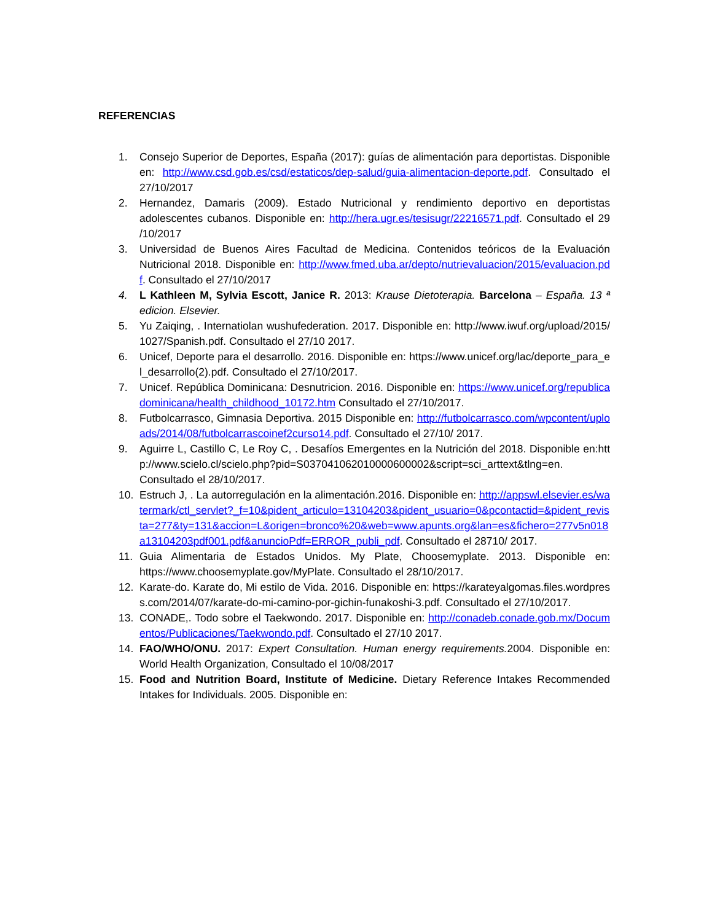REFERENCIAS
1. Consejo Superior de Deportes, España (2017): guías de alimentación para deportistas. Disponible en: http://www.csd.gob.es/csd/estaticos/dep-salud/guia-alimentacion-deporte.pdf. Consultado el 27/10/2017
2. Hernandez, Damaris (2009). Estado Nutricional y rendimiento deportivo en deportistas adolescentes cubanos. Disponible en: http://hera.ugr.es/tesisugr/22216571.pdf. Consultado el 29 /10/2017
3. Universidad de Buenos Aires Facultad de Medicina. Contenidos teóricos de la Evaluación Nutricional 2018. Disponible en: http://www.fmed.uba.ar/depto/nutrievaluacion/2015/evaluacion.pdf. Consultado el 27/10/2017
4. L Kathleen M, Sylvia Escott, Janice R. 2013: Krause Dietoterapia. Barcelona – España. 13 ª edicion. Elsevier.
5. Yu Zaiqing, . Internatiolan wushufederation. 2017. Disponible en: http://www.iwuf.org/upload/2015/1027/Spanish.pdf. Consultado el 27/10 2017.
6. Unicef, Deporte para el desarrollo. 2016. Disponible en: https://www.unicef.org/lac/deporte_para_el_desarrollo(2).pdf. Consultado el 27/10/2017.
7. Unicef. República Dominicana: Desnutricion. 2016. Disponible en: https://www.unicef.org/republicadominicana/health_childhood_10172.htm Consultado el 27/10/2017.
8. Futbolcarrasco, Gimnasia Deportiva. 2015 Disponible en: http://futbolcarrasco.com/wpcontent/uploads/2014/08/futbolcarrascoinef2curso14.pdf. Consultado el 27/10/ 2017.
9. Aguirre L, Castillo C, Le Roy C, . Desafíos Emergentes en la Nutrición del 2018. Disponible en:http://www.scielo.cl/scielo.php?pid=S037041062010000600002&script=sci_arttext&tlng=en. Consultado el 28/10/2017.
10. Estruch J, . La autorregulación en la alimentación.2016. Disponible en: http://appswl.elsevier.es/watermark/ctl_servlet?_f=10&pident_articulo=13104203&pident_usuario=0&pcontactid=&pident_revista=277&ty=131&accion=L&origen=bronco%20&web=www.apunts.org&lan=es&fichero=277v5n018a13104203pdf001.pdf&anuncioPdf=ERROR_publi_pdf. Consultado el 28710/ 2017.
11. Guia Alimentaria de Estados Unidos. My Plate, Choosemyplate. 2013. Disponible en: https://www.choosemyplate.gov/MyPlate. Consultado el 28/10/2017.
12. Karate-do. Karate do, Mi estilo de Vida. 2016. Disponible en: https://karateyalgomas.files.wordpress.com/2014/07/karate-do-mi-camino-por-gichin-funakoshi-3.pdf. Consultado el 27/10/2017.
13. CONADE,. Todo sobre el Taekwondo. 2017. Disponible en: http://conadeb.conade.gob.mx/Documentos/Publicaciones/Taekwondo.pdf. Consultado el 27/10 2017.
14. FAO/WHO/ONU. 2017: Expert Consultation. Human energy requirements. 2004. Disponible en: World Health Organization, Consultado el 10/08/2017
15. Food and Nutrition Board, Institute of Medicine. Dietary Reference Intakes Recommended Intakes for Individuals. 2005. Disponible en: